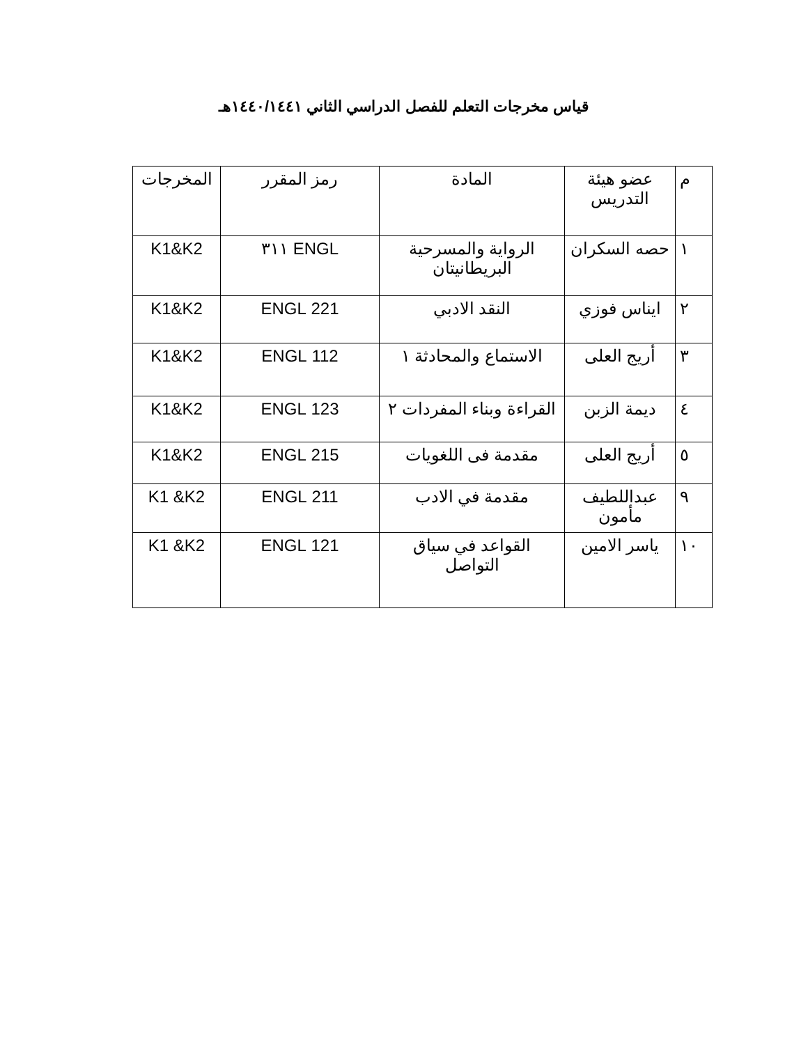قياس مخرجات التعلم للفصل الدراسي الثاني ١٤٤٠/١٤٤١هـ
| م | عضو هيئة التدريس | المادة | رمز المقرر | المخرجات |
| --- | --- | --- | --- | --- |
| ١ | حصه السكران | الرواية والمسرحية البريطانيتان | ENGL ٣١١ | K1&K2 |
| ٢ | ايناس فوزي | النقد الادبي | 221 ENGL | K1&K2 |
| ٣ | أريج العلى | الاستماع والمحادثة ١ | 112 ENGL | K1&K2 |
| ٤ | ديمة الزبن | القراءة وبناء المفردات ٢ | 123 ENGL | K1&K2 |
| ٥ | أريج العلى | مقدمة فى اللغويات | 215 ENGL | K1&K2 |
| ٩ | عبداللطيف مأمون | مقدمة في الادب | 211 ENGL | K1 &K2 |
| ١٠ | ياسر الامين | القواعد في سياق التواصل | 121 ENGL | K1 &K2 |